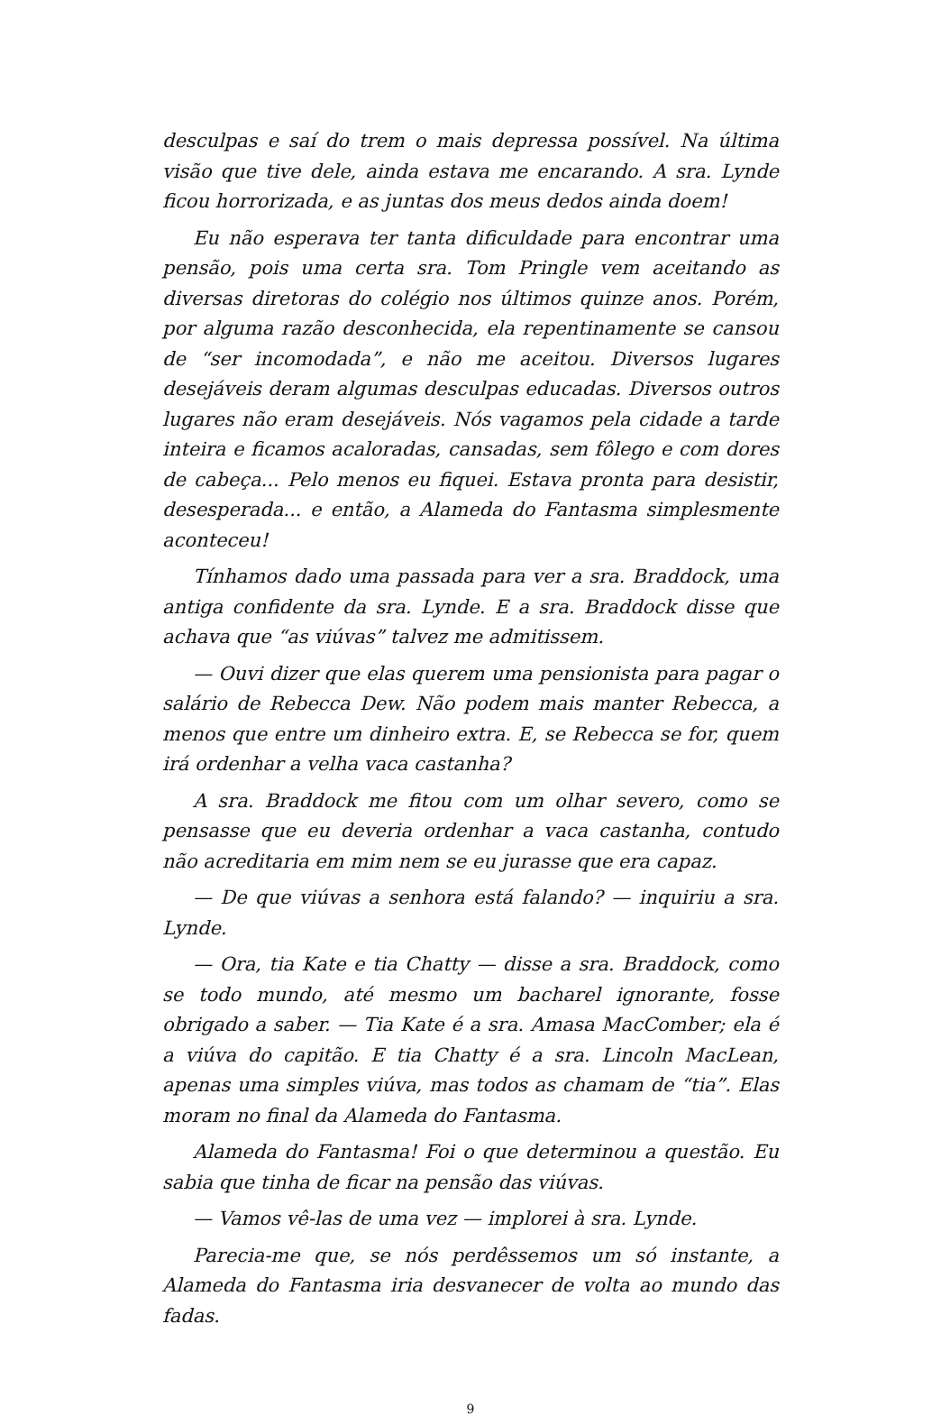desculpas e saí do trem o mais depressa possível. Na última visão que tive dele, ainda estava me encarando. A sra. Lynde ficou horrorizada, e as juntas dos meus dedos ainda doem!
Eu não esperava ter tanta dificuldade para encontrar uma pensão, pois uma certa sra. Tom Pringle vem aceitando as diversas diretoras do colégio nos últimos quinze anos. Porém, por alguma razão desconhecida, ela repentinamente se cansou de “ser incomodada”, e não me aceitou. Diversos lugares desejáveis deram algumas desculpas educadas. Diversos outros lugares não eram desejáveis. Nós vagamos pela cidade a tarde inteira e ficamos acaloradas, cansadas, sem fôlego e com dores de cabeça... Pelo menos eu fiquei. Estava pronta para desistir, desesperada... e então, a Alameda do Fantasma simplesmente aconteceu!
Tínhamos dado uma passada para ver a sra. Braddock, uma antiga confidente da sra. Lynde. E a sra. Braddock disse que achava que “as viúvas” talvez me admitissem.
— Ouvi dizer que elas querem uma pensionista para pagar o salário de Rebecca Dew. Não podem mais manter Rebecca, a menos que entre um dinheiro extra. E, se Rebecca se for, quem irá ordenhar a velha vaca castanha?
A sra. Braddock me fitou com um olhar severo, como se pensasse que eu deveria ordenhar a vaca castanha, contudo não acreditaria em mim nem se eu jurasse que era capaz.
— De que viúvas a senhora está falando? — inquiriu a sra. Lynde.
— Ora, tia Kate e tia Chatty — disse a sra. Braddock, como se todo mundo, até mesmo um bacharel ignorante, fosse obrigado a saber. — Tia Kate é a sra. Amasa MacComber; ela é a viúva do capitão. E tia Chatty é a sra. Lincoln MacLean, apenas uma simples viúva, mas todos as chamam de “tia”. Elas moram no final da Alameda do Fantasma.
Alameda do Fantasma! Foi o que determinou a questão. Eu sabia que tinha de ficar na pensão das viúvas.
— Vamos vê-las de uma vez — implorei à sra. Lynde.
Parecia-me que, se nós perdêssemos um só instante, a Alameda do Fantasma iria desvanecer de volta ao mundo das fadas.
9